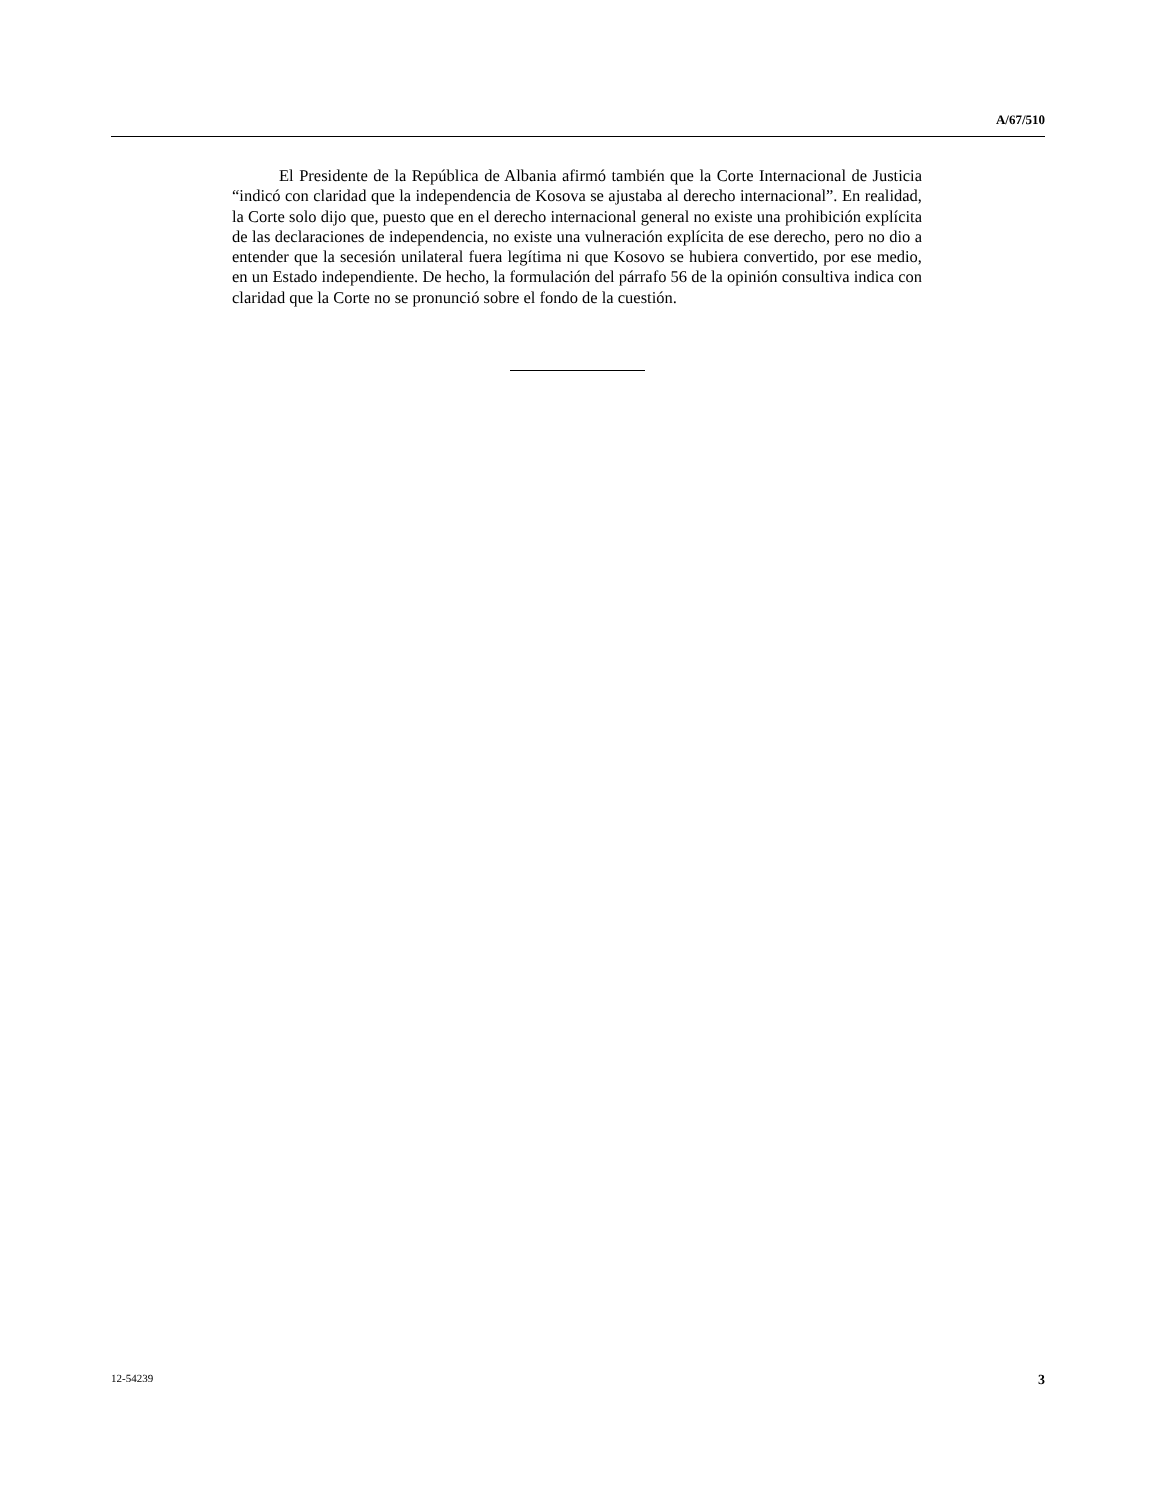A/67/510
El Presidente de la República de Albania afirmó también que la Corte Internacional de Justicia “indicó con claridad que la independencia de Kosova se ajustaba al derecho internacional”. En realidad, la Corte solo dijo que, puesto que en el derecho internacional general no existe una prohibición explícita de las declaraciones de independencia, no existe una vulneración explícita de ese derecho, pero no dio a entender que la secesión unilateral fuera legítima ni que Kosovo se hubiera convertido, por ese medio, en un Estado independiente. De hecho, la formulación del párrafo 56 de la opinión consultiva indica con claridad que la Corte no se pronunció sobre el fondo de la cuestión.
12-54239 3